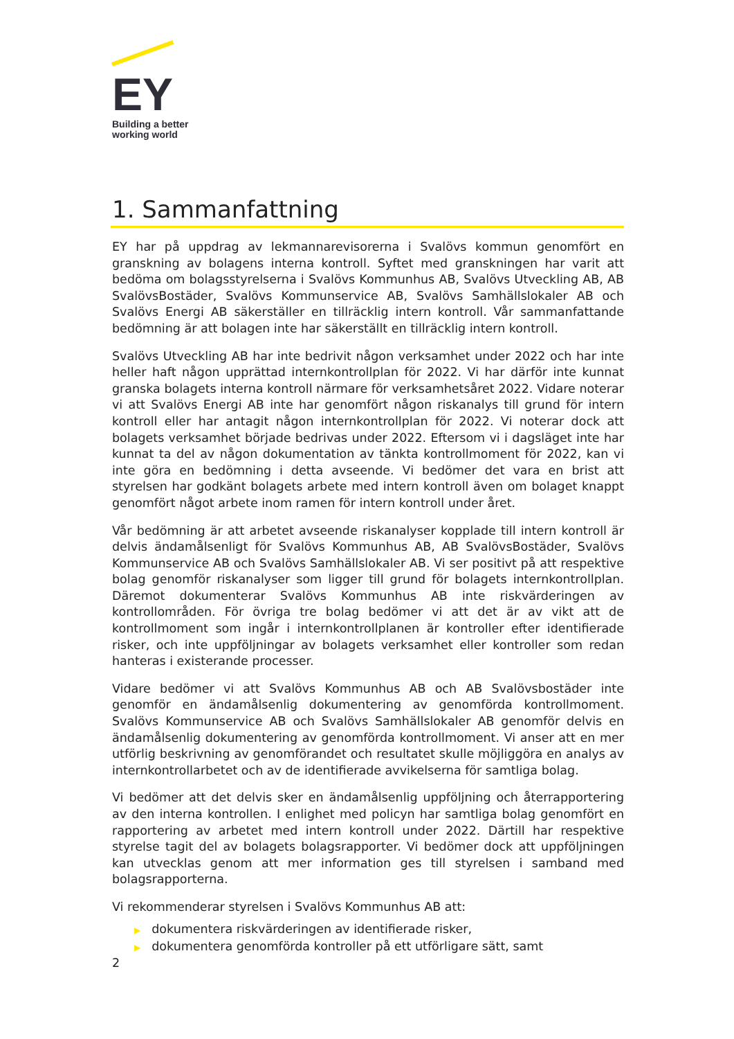EY
Building a better
working world
1. Sammanfattning
EY har på uppdrag av lekmannarevisorerna i Svalövs kommun genomfört en granskning av bolagens interna kontroll. Syftet med granskningen har varit att bedöma om bolagsstyrelserna i Svalövs Kommunhus AB, Svalövs Utveckling AB, AB SvalövsBostäder, Svalövs Kommunservice AB, Svalövs Samhällslokaler AB och Svalövs Energi AB säkerställer en tillräcklig intern kontroll. Vår sammanfattande bedömning är att bolagen inte har säkerställt en tillräcklig intern kontroll.
Svalövs Utveckling AB har inte bedrivit någon verksamhet under 2022 och har inte heller haft någon upprättad internkontrollplan för 2022. Vi har därför inte kunnat granska bolagets interna kontroll närmare för verksamhetsåret 2022. Vidare noterar vi att Svalövs Energi AB inte har genomfört någon riskanalys till grund för intern kontroll eller har antagit någon internkontrollplan för 2022. Vi noterar dock att bolagets verksamhet började bedrivas under 2022. Eftersom vi i dagsläget inte har kunnat ta del av någon dokumentation av tänkta kontrollmoment för 2022, kan vi inte göra en bedömning i detta avseende. Vi bedömer det vara en brist att styrelsen har godkänt bolagets arbete med intern kontroll även om bolaget knappt genomfört något arbete inom ramen för intern kontroll under året.
Vår bedömning är att arbetet avseende riskanalyser kopplade till intern kontroll är delvis ändamålsenligt för Svalövs Kommunhus AB, AB SvalövsBostäder, Svalövs Kommunservice AB och Svalövs Samhällslokaler AB. Vi ser positivt på att respektive bolag genomför riskanalyser som ligger till grund för bolagets internkontrollplan. Däremot dokumenterar Svalövs Kommunhus AB inte riskvärderingen av kontrollområden. För övriga tre bolag bedömer vi att det är av vikt att de kontrollmoment som ingår i internkontrollplanen är kontroller efter identifierade risker, och inte uppföljningar av bolagets verksamhet eller kontroller som redan hanteras i existerande processer.
Vidare bedömer vi att Svalövs Kommunhus AB och AB Svalövsbostäder inte genomför en ändamålsenlig dokumentering av genomförda kontrollmoment. Svalövs Kommunservice AB och Svalövs Samhällslokaler AB genomför delvis en ändamålsenlig dokumentering av genomförda kontrollmoment. Vi anser att en mer utförlig beskrivning av genomförandet och resultatet skulle möjliggöra en analys av internkontrollarbetet och av de identifierade avvikelserna för samtliga bolag.
Vi bedömer att det delvis sker en ändamålsenlig uppföljning och återrapportering av den interna kontrollen. I enlighet med policyn har samtliga bolag genomfört en rapportering av arbetet med intern kontroll under 2022. Därtill har respektive styrelse tagit del av bolagets bolagsrapporter. Vi bedömer dock att uppföljningen kan utvecklas genom att mer information ges till styrelsen i samband med bolagsrapporterna.
Vi rekommenderar styrelsen i Svalövs Kommunhus AB att:
▶ dokumentera riskvärderingen av identifierade risker,
▶ dokumentera genomförda kontroller på ett utförligare sätt, samt
2